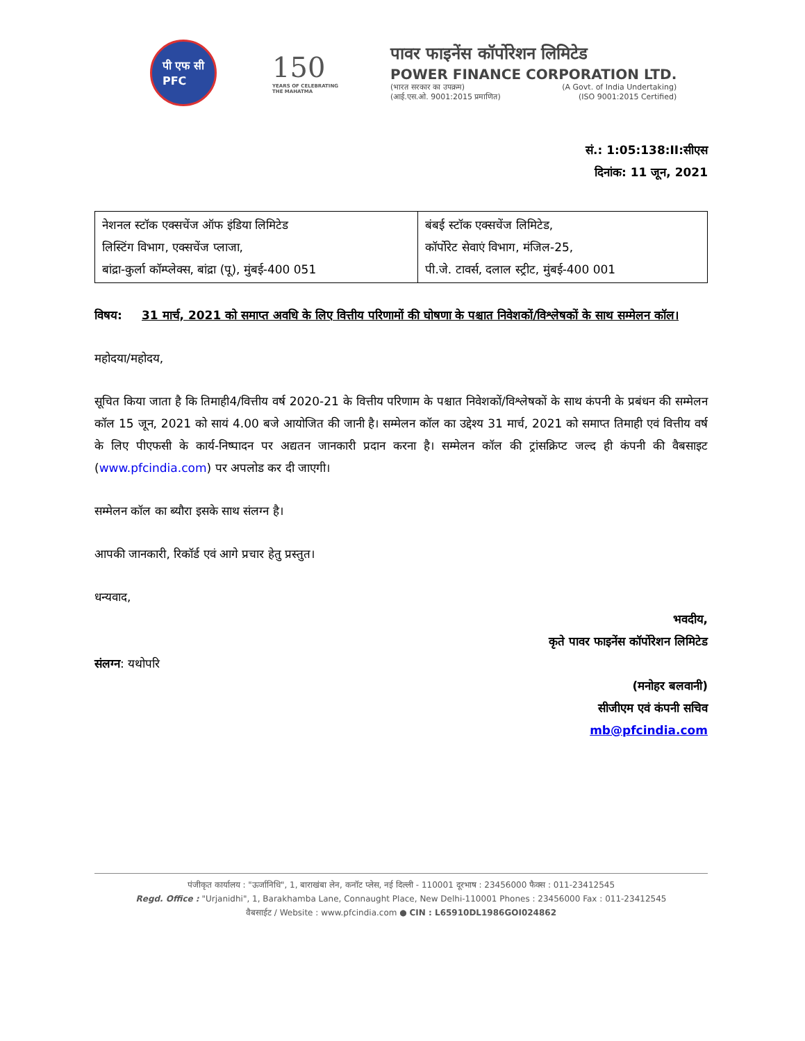पी एफ सी
PFC
150
YEARS OF CELEBRATING THE MAHATMA
पावर फाइनेंस कॉर्पोरेशन लिमिटेड
POWER FINANCE CORPORATION LTD.
(भारत सरकार का उपक्रम) (A Govt. of India Undertaking)
(आई.एस.ओ. 9001:2015 प्रमाणित) (ISO 9001:2015 Certified)
सं.: 1:05:138:II:सीएस
दिनांक: 11 जून, 2021
| नेशनल स्टॉक एक्सचेंज ऑफ इंडिया लिमिटेड लिस्टिंग विभाग, एक्सचेंज प्लाजा, बांद्रा-कुर्ला कॉम्प्लेक्स, बांद्रा (पू), मुंबई-400 051 | बंबई स्टॉक एक्सचेंज लिमिटेड, कॉर्पोरेट सेवाएं विभाग, मंजिल-25, पी.जे. टावर्स, दलाल स्ट्रीट, मुंबई-400 001 |
विषय: 31 मार्च, 2021 को समाप्त अवधि के लिए वित्तीय परिणामों की घोषणा के पश्चात निवेशकों/विश्लेषकों के साथ सम्मेलन कॉल।
महोदया/महोदय,
सूचित किया जाता है कि तिमाही4/वित्तीय वर्ष 2020-21 के वित्तीय परिणाम के पश्चात निवेशकों/विश्लेषकों के साथ कंपनी के प्रबंधन की सम्मेलन कॉल 15 जून, 2021 को सायं 4.00 बजे आयोजित की जानी है। सम्मेलन कॉल का उद्देश्य 31 मार्च, 2021 को समाप्त तिमाही एवं वित्तीय वर्ष के लिए पीएफसी के कार्य-निष्पादन पर अद्यतन जानकारी प्रदान करना है। सम्मेलन कॉल की ट्रांसक्रिप्ट जल्द ही कंपनी की वैबसाइट (www.pfcindia.com) पर अपलोड कर दी जाएगी।
सम्मेलन कॉल का ब्यौरा इसके साथ संलग्न है।
आपकी जानकारी, रिकॉर्ड एवं आगे प्रचार हेतु प्रस्तुत।
धन्यवाद,
भवदीय,
कृते पावर फाइनेंस कॉर्पोरेशन लिमिटेड
संलग्न: यथोपरि
(मनोहर बलवानी)
सीजीएम एवं कंपनी सचिव
mb@pfcindia.com
पंजीकृत कार्यालय : "ऊर्जानिधि", 1, बाराखंबा लेन, कनॉट प्लेस, नई दिल्ली - 110001 दूरभाष : 23456000 फैक्स : 011-23412545
Regd. Office : "Urjanidhi", 1, Barakhamba Lane, Connaught Place, New Delhi-110001 Phones : 23456000 Fax : 011-23412545
वैबसाईट / Website : www.pfcindia.com ● CIN : L65910DL1986GOI024862